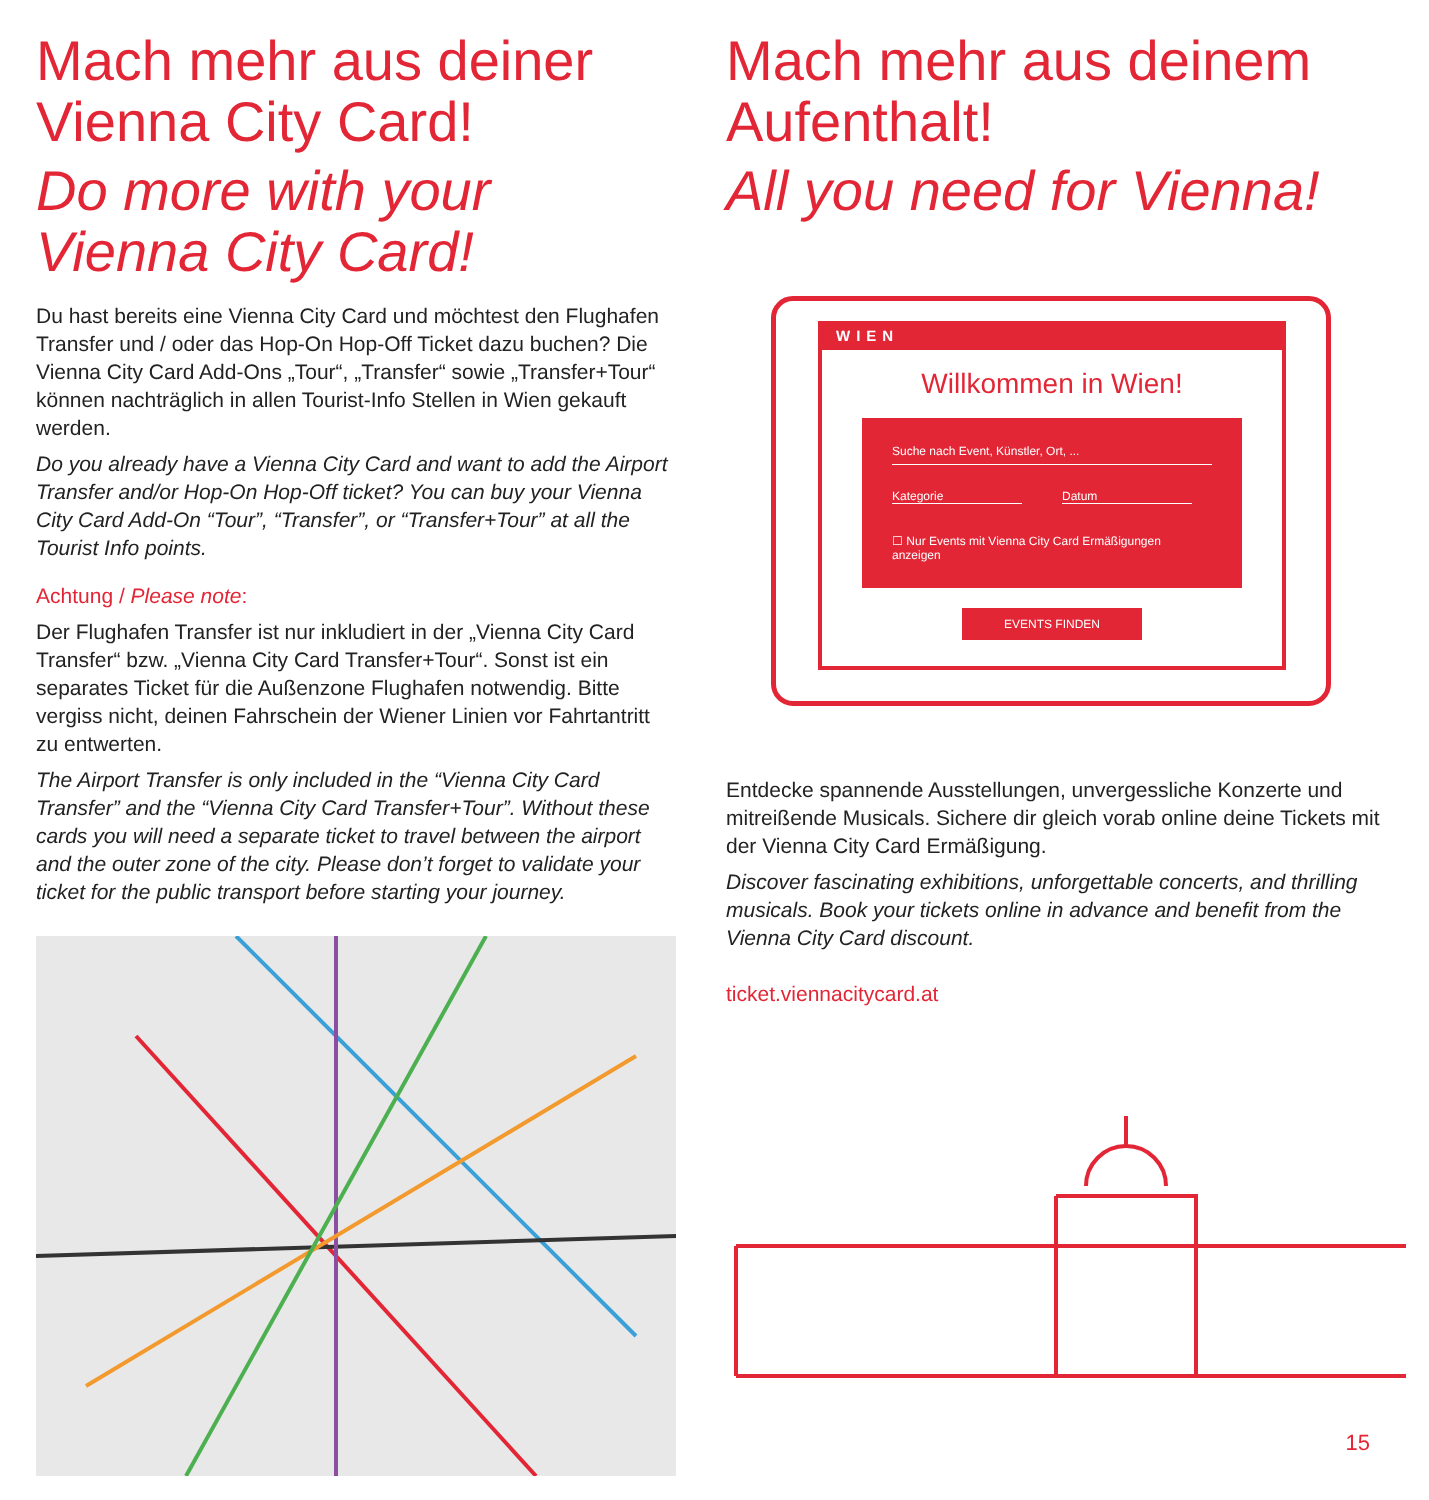Mach mehr aus deiner Vienna City Card!
Do more with your Vienna City Card!
Du hast bereits eine Vienna City Card und möchtest den Flughafen Transfer und / oder das Hop-On Hop-Off Ticket dazu buchen? Die Vienna City Card Add-Ons „Tour“, „Transfer“ sowie „Transfer+Tour“ können nachträglich in allen Tourist-Info Stellen in Wien gekauft werden.
Do you already have a Vienna City Card and want to add the Airport Transfer and/or Hop-On Hop-Off ticket? You can buy your Vienna City Card Add-On “Tour”, “Transfer”, or “Transfer+Tour” at all the Tourist Info points.
Achtung / Please note:
Der Flughafen Transfer ist nur inkludiert in der „Vienna City Card Transfer“ bzw. „Vienna City Card Transfer+Tour“. Sonst ist ein separates Ticket für die Außenzone Flughafen notwendig. Bitte vergiss nicht, deinen Fahrschein der Wiener Linien vor Fahrtantritt zu entwerten.
The Airport Transfer is only included in the “Vienna City Card Transfer” and the “Vienna City Card Transfer+Tour”. Without these cards you will need a separate ticket to travel between the airport and the outer zone of the city. Please don’t forget to validate your ticket for the public transport before starting your journey.
Mach mehr aus deinem Aufenthalt!
All you need for Vienna!
WIEN
Willkommen in Wien!
Suche nach Event, Künstler, Ort, ...
Kategorie Datum
☐ Nur Events mit Vienna City Card Ermäßigungen anzeigen
EVENTS FINDEN
Entdecke spannende Ausstellungen, unvergessliche Konzerte und mitreißende Musicals. Sichere dir gleich vorab online deine Tickets mit der Vienna City Card Ermäßigung.
Discover fascinating exhibitions, unforgettable concerts, and thrilling musicals. Book your tickets online in advance and benefit from the Vienna City Card discount.
ticket.viennacitycard.at
15